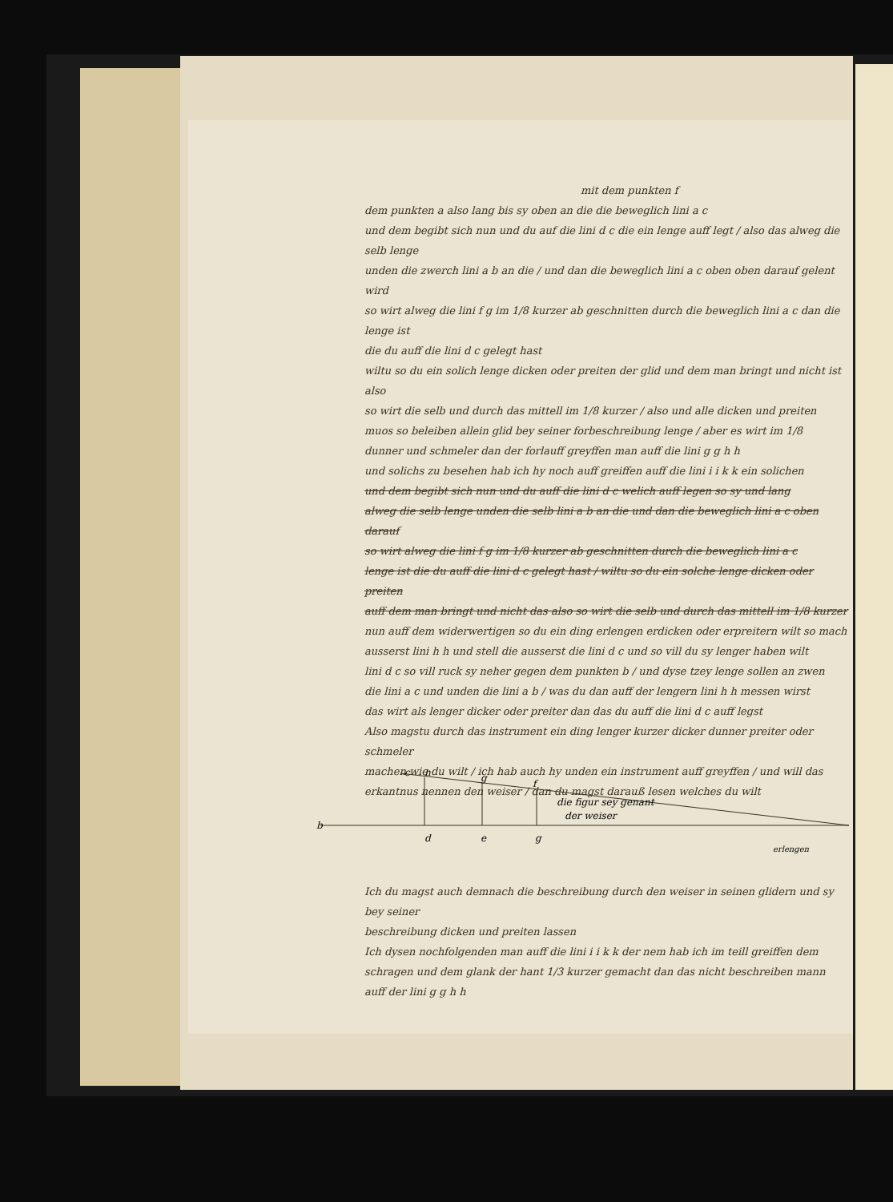mit dem punkten f
dem punkten a also lang bis sy oben an die die beweglich lini a c
und dem begibt sich nun und du auf die lini d c die ein lenge auff legt / also das alweg die selb lenge
unden die zwerch lini a b an die / und dan die beweglich lini a c oben oben darauf gelent wird
so wirt alweg die lini f g im 1/8 kurzer ab geschnitten durch die beweglich lini a c dan die lenge ist
die du auff die lini d c gelegt hast
wiltu so du ein solich lenge dicken oder preiten der glid und dem man bringt und nicht ist also
so wirt die selb und durch das mittell im 1/8 kurzer / also und alle dicken und preiten
muos so beleiben allein glid bey seiner forbeschreibung lenge / aber es wirt im 1/8
dunner und schmeler dan der forlauff greyffen man auff die lini g g h h
und solichs zu besehen hab ich hy noch auff greiffen auff die lini i i k k ein solichen
und dem begibt sich nun und du auff die lini d c welich auff legen so sy und lang
alweg die selb lenge unden die selb lini a b an die und dan die beweglich lini a c oben darauf
so wirt alweg die lini f g im 1/8 kurzer ab geschnitten durch die beweglich lini a c
lenge ist die du auff die lini d c gelegt hast / wiltu so du ein solche lenge dicken oder preiten
auff dem man bringt und nicht das also so wirt die selb und durch das mittell im 1/8 kurzer
nun auff dem widerwertigen so du ein ding erlengen erdicken oder erpreitern wilt so mach
ausserst lini h h und stell die ausserst die lini d c und so vill du sy lenger haben wilt
lini d c so vill ruck sy neher gegen dem punkten b / und dyse tzey lenge sollen an zwen
die lini a c und unden die lini a b / was du dan auff der lengern lini h h messen wirst
das wirt als lenger dicker oder preiter dan das du auff die lini d c auff legst
Also magstu durch das instrument ein ding lenger kurzer dicker dunner preiter oder schmeler
machen wie du wilt / ich hab auch hy unden ein instrument auff greyffen / und will das
erkantnus nennen den weiser / dan du magst darauß lesen welches du wilt
b
c
h
g
f
d
e
g
die figur sey genant
der weiser
erlengen
Ich du magst auch demnach die beschreibung durch den weiser in seinen glidern und sy bey seiner
beschreibung dicken und preiten lassen
Ich dysen nochfolgenden man auff die lini i i k k der nem hab ich im teill greiffen dem
schragen und dem glank der hant 1/3 kurzer gemacht dan das nicht beschreiben mann
auff der lini g g h h